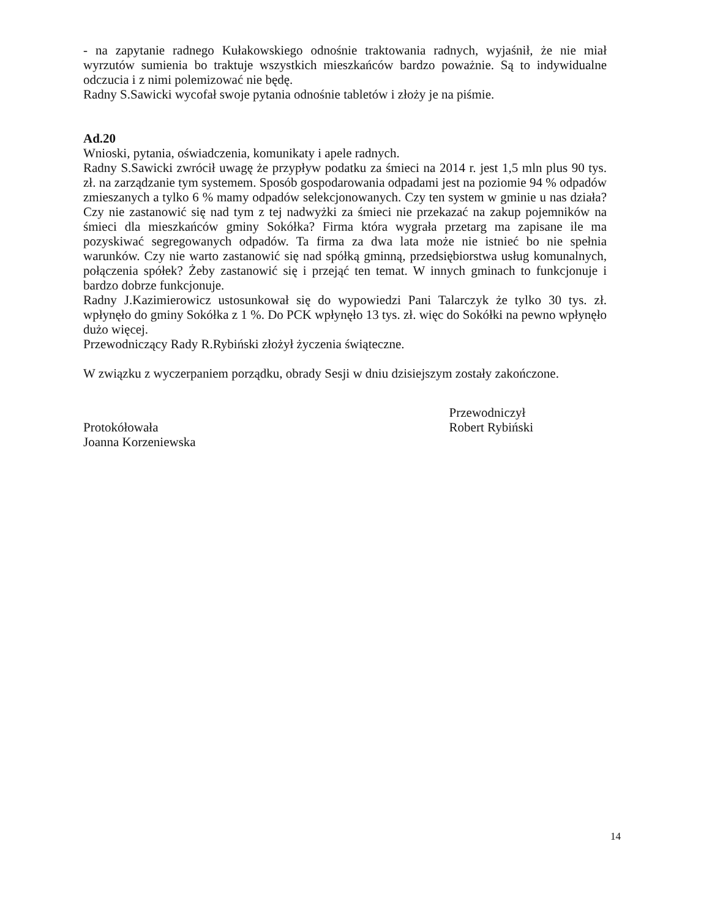- na zapytanie radnego Kułakowskiego odnośnie traktowania radnych, wyjaśnił, że nie miał wyrzutów sumienia bo traktuje wszystkich mieszkańców bardzo poważnie. Są to indywidualne odczucia i z nimi polemizować nie będę.
Radny S.Sawicki wycofał swoje pytania odnośnie tabletów i złoży je na piśmie.
Ad.20
Wnioski, pytania, oświadczenia, komunikaty i apele radnych.
Radny S.Sawicki zwrócił uwagę że przypływ podatku za śmieci na 2014 r. jest 1,5 mln plus 90 tys. zł. na zarządzanie tym systemem. Sposób gospodarowania odpadami jest na poziomie 94 % odpadów zmieszanych a tylko 6 % mamy odpadów selekcjonowanych. Czy ten system w gminie u nas działa? Czy nie zastanowić się nad tym z tej nadwyżki za śmieci nie przekazać na zakup pojemników na śmieci dla mieszkańców gminy Sokółka? Firma która wygrała przetarg ma zapisane ile ma pozyskiwać segregowanych odpadów. Ta firma za dwa lata może nie istnieć bo nie spełnia warunków. Czy nie warto zastanowić się nad spółką gminną, przedsiębiorstwa usług komunalnych, połączenia spółek? Żeby zastanowić się i przejąć ten temat. W innych gminach to funkcjonuje i bardzo dobrze funkcjonuje.
Radny J.Kazimierowicz ustosunkował się do wypowiedzi Pani Talarczyk że tylko 30 tys. zł. wpłynęło do gminy Sokółka z 1 %. Do PCK wpłynęło 13 tys. zł. więc do Sokółki na pewno wpłynęło dużo więcej.
Przewodniczący Rady R.Rybiński złożył życzenia świąteczne.
W związku z wyczerpaniem porządku, obrady Sesji w dniu dzisiejszym zostały zakończone.
Protokółowała
Joanna Korzeniewska
Przewodniczył
Robert Rybiński
14